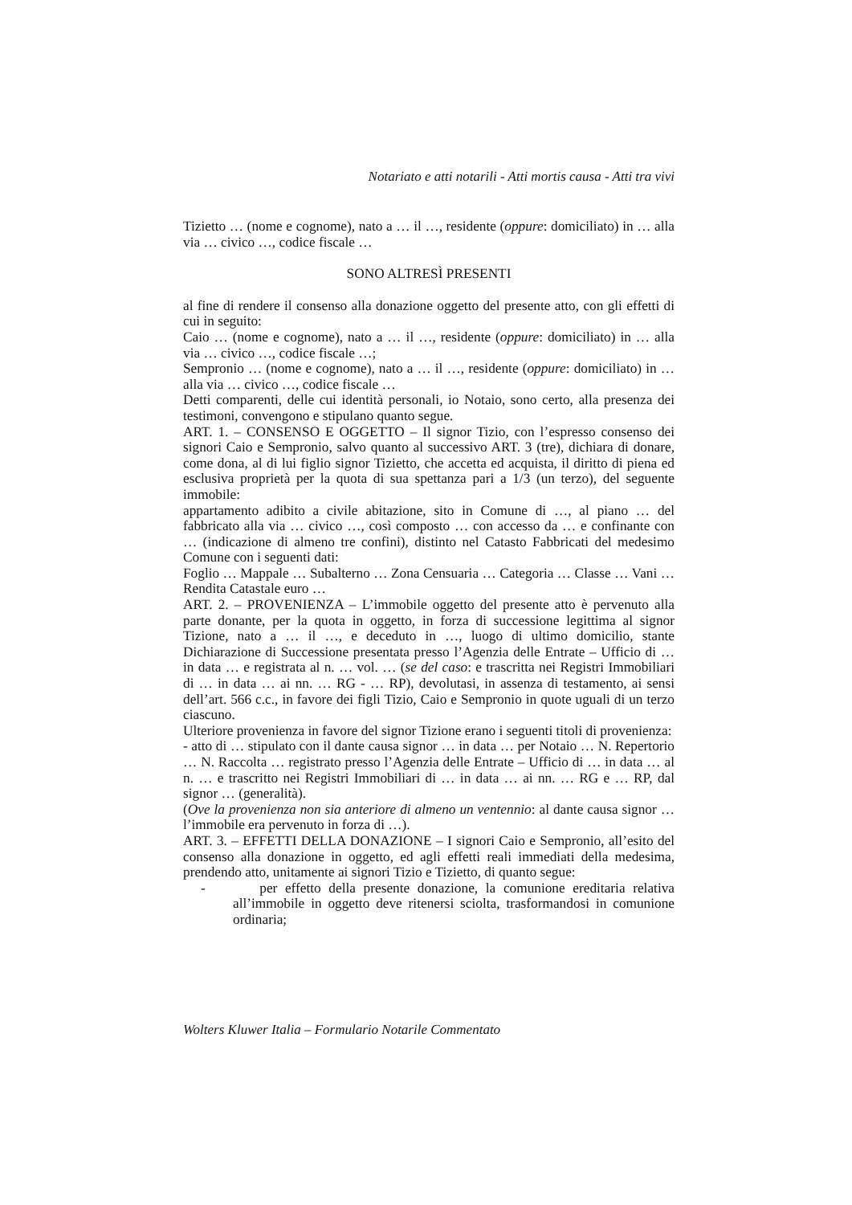Notariato e atti notarili - Atti mortis causa - Atti tra vivi
Tizietto … (nome e cognome), nato a … il …, residente (oppure: domiciliato) in … alla via … civico …, codice fiscale …
SONO ALTRESÌ PRESENTI
al fine di rendere il consenso alla donazione oggetto del presente atto, con gli effetti di cui in seguito:
Caio … (nome e cognome), nato a … il …, residente (oppure: domiciliato) in … alla via … civico …, codice fiscale …;
Sempronio … (nome e cognome), nato a … il …, residente (oppure: domiciliato) in … alla via … civico …, codice fiscale …
Detti comparenti, delle cui identità personali, io Notaio, sono certo, alla presenza dei testimoni, convengono e stipulano quanto segue.
ART. 1. – CONSENSO E OGGETTO – Il signor Tizio, con l’espresso consenso dei signori Caio e Sempronio, salvo quanto al successivo ART. 3 (tre), dichiara di donare, come dona, al di lui figlio signor Tizietto, che accetta ed acquista, il diritto di piena ed esclusiva proprietà per la quota di sua spettanza pari a 1/3 (un terzo), del seguente immobile:
appartamento adibito a civile abitazione, sito in Comune di …, al piano … del fabbricato alla via … civico …, così composto … con accesso da … e confinante con … (indicazione di almeno tre confini), distinto nel Catasto Fabbricati del medesimo Comune con i seguenti dati:
Foglio … Mappale … Subalterno … Zona Censuaria … Categoria … Classe … Vani … Rendita Catastale euro …
ART. 2. – PROVENIENZA – L’immobile oggetto del presente atto è pervenuto alla parte donante, per la quota in oggetto, in forza di successione legittima al signor Tizione, nato a … il …, e deceduto in …, luogo di ultimo domicilio, stante Dichiarazione di Successione presentata presso l’Agenzia delle Entrate – Ufficio di … in data … e registrata al n. … vol. … (se del caso: e trascritta nei Registri Immobiliari di … in data … ai nn. … RG - … RP), devolutasi, in assenza di testamento, ai sensi dell’art. 566 c.c., in favore dei figli Tizio, Caio e Sempronio in quote uguali di un terzo ciascuno.
Ulteriore provenienza in favore del signor Tizione erano i seguenti titoli di provenienza:
- atto di … stipulato con il dante causa signor … in data … per Notaio … N. Repertorio … N. Raccolta … registrato presso l’Agenzia delle Entrate – Ufficio di … in data … al n. … e trascritto nei Registri Immobiliari di … in data … ai nn. … RG e … RP, dal signor … (generalità).
(Ove la provenienza non sia anteriore di almeno un ventennio: al dante causa signor … l’immobile era pervenuto in forza di …).
ART. 3. – EFFETTI DELLA DONAZIONE – I signori Caio e Sempronio, all’esito del consenso alla donazione in oggetto, ed agli effetti reali immediati della medesima, prendendo atto, unitamente ai signori Tizio e Tizietto, di quanto segue:
- per effetto della presente donazione, la comunione ereditaria relativa all’immobile in oggetto deve ritenersi sciolta, trasformandosi in comunione ordinaria;
Wolters Kluwer Italia – Formulario Notarile Commentato